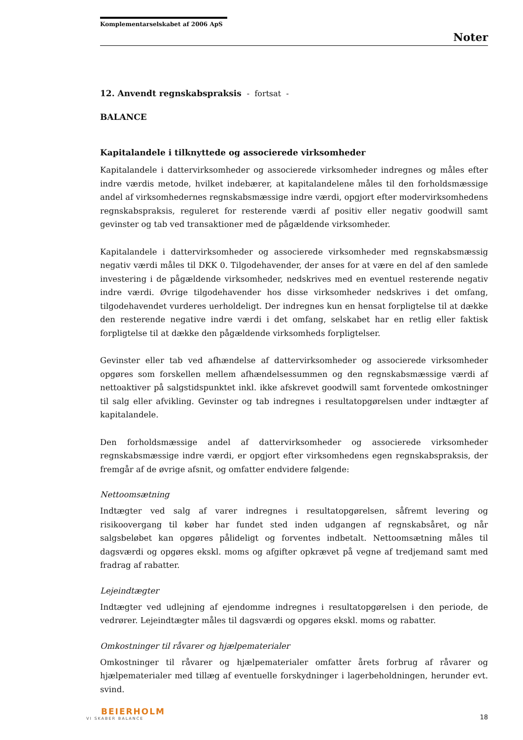Komplementarselskabet af 2006 ApS
Noter
12. Anvendt regnskabspraksis - fortsat -
BALANCE
Kapitalandele i tilknyttede og associerede virksomheder
Kapitalandele i dattervirksomheder og associerede virksomheder indregnes og måles efter indre værdis metode, hvilket indebærer, at kapitalandelene måles til den forholdsmæssige andel af virksomhedernes regnskabsmæssige indre værdi, opgjort efter modervirksomhedens regnskabspraksis, reguleret for resterende værdi af positiv eller negativ goodwill samt gevinster og tab ved transaktioner med de pågældende virksomheder.
Kapitalandele i dattervirksomheder og associerede virksomheder med regnskabsmæssig negativ værdi måles til DKK 0. Tilgodehavender, der anses for at være en del af den samlede investering i de pågældende virksomheder, nedskrives med en eventuel resterende negativ indre værdi. Øvrige tilgodehavender hos disse virksomheder nedskrives i det omfang, tilgodehavendet vurderes uerholdeligt. Der indregnes kun en hensat forpligtelse til at dække den resterende negative indre værdi i det omfang, selskabet har en retlig eller faktisk forpligtelse til at dække den pågældende virksomheds forpligtelser.
Gevinster eller tab ved afhændelse af dattervirksomheder og associerede virksomheder opgøres som forskellen mellem afhændelsessummen og den regnskabsmæssige værdi af nettoaktiver på salgstidspunktet inkl. ikke afskrevet goodwill samt forventede omkostninger til salg eller afvikling. Gevinster og tab indregnes i resultatopgørelsen under indtægter af kapitalandele.
Den forholdsmæssige andel af dattervirksomheder og associerede virksomheder regnskabsmæssige indre værdi, er opgjort efter virksomhedens egen regnskabspraksis, der fremgår af de øvrige afsnit, og omfatter endvidere følgende:
Nettoomsætning
Indtægter ved salg af varer indregnes i resultatopgørelsen, såfremt levering og risikoovergang til køber har fundet sted inden udgangen af regnskabsåret, og når salgsbeløbet kan opgøres pålideligt og forventes indbetalt. Nettoomsætning måles til dagsværdi og opgøres ekskl. moms og afgifter opkrævet på vegne af tredjemand samt med fradrag af rabatter.
Lejeindtægter
Indtægter ved udlejning af ejendomme indregnes i resultatopgørelsen i den periode, de vedrører. Lejeindtægter måles til dagsværdi og opgøres ekskl. moms og rabatter.
Omkostninger til råvarer og hjælpematerialer
Omkostninger til råvarer og hjælpematerialer omfatter årets forbrug af råvarer og hjælpematerialer med tillæg af eventuelle forskydninger i lagerbeholdningen, herunder evt. svind.
BEIERHOLM
VI SKABER BALANCE
18